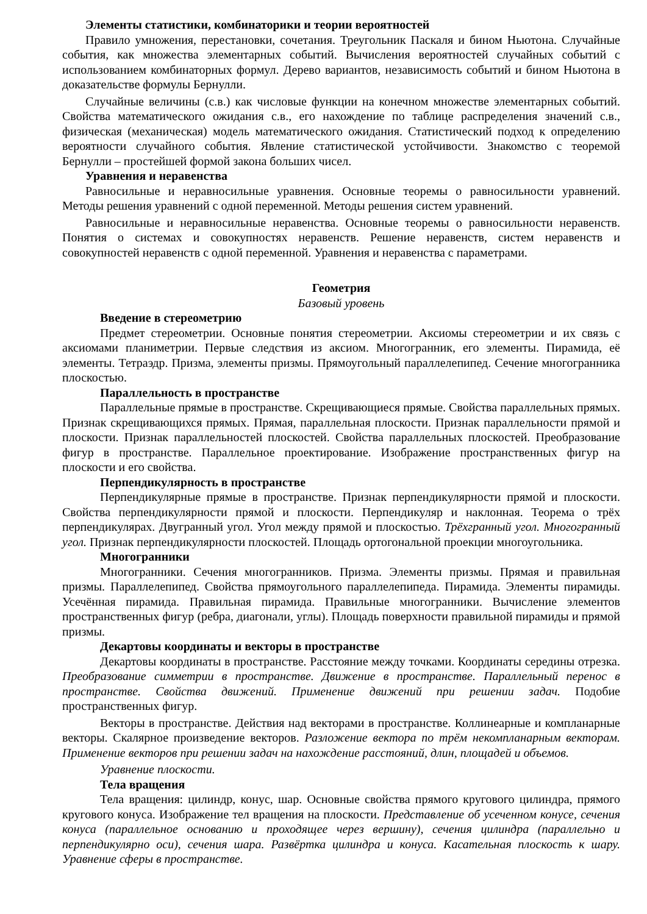Элементы статистики, комбинаторики и теории вероятностей
Правило умножения, перестановки, сочетания. Треугольник Паскаля и бином Ньютона. Случайные события, как множества элементарных событий. Вычисления вероятностей случайных событий с использованием комбинаторных формул. Дерево вариантов, независимость событий и бином Ньютона в доказательстве формулы Бернулли.
Случайные величины (с.в.) как числовые функции на конечном множестве элементарных событий. Свойства математического ожидания с.в., его нахождение по таблице распределения значений с.в., физическая (механическая) модель математического ожидания. Статистический подход к определению вероятности случайного события. Явление статистической устойчивости. Знакомство с теоремой Бернулли – простейшей формой закона больших чисел.
Уравнения и неравенства
Равносильные и неравносильные уравнения. Основные теоремы о равносильности уравнений. Методы решения уравнений с одной переменной. Методы решения систем уравнений.
Равносильные и неравносильные неравенства. Основные теоремы о равносильности неравенств. Понятия о системах и совокупностях неравенств. Решение неравенств, систем неравенств и совокупностей неравенств с одной переменной. Уравнения и неравенства с параметрами.
Геометрия
Базовый уровень
Введение в стереометрию
Предмет стереометрии. Основные понятия стереометрии. Аксиомы стереометрии и их связь с аксиомами планиметрии. Первые следствия из аксиом. Многогранник, его элементы. Пирамида, её элементы. Тетраэдр. Призма, элементы призмы. Прямоугольный параллелепипед. Сечение многогранника плоскостью.
Параллельность в пространстве
Параллельные прямые в пространстве. Скрещивающиеся прямые. Свойства параллельных прямых. Признак скрещивающихся прямых. Прямая, параллельная плоскости. Признак параллельности прямой и плоскости. Признак параллельностей плоскостей. Свойства параллельных плоскостей. Преобразование фигур в пространстве. Параллельное проектирование. Изображение пространственных фигур на плоскости и его свойства.
Перпендикулярность в пространстве
Перпендикулярные прямые в пространстве. Признак перпендикулярности прямой и плоскости. Свойства перпендикулярности прямой и плоскости. Перпендикуляр и наклонная. Теорема о трёх перпендикулярах. Двугранный угол. Угол между прямой и плоскостью. Трёхгранный угол. Многогранный угол. Признак перпендикулярности плоскостей. Площадь ортогональной проекции многоугольника.
Многогранники
Многогранники. Сечения многогранников. Призма. Элементы призмы. Прямая и правильная призмы. Параллелепипед. Свойства прямоугольного параллелепипеда. Пирамида. Элементы пирамиды. Усечённая пирамида. Правильная пирамида. Правильные многогранники. Вычисление элементов пространственных фигур (ребра, диагонали, углы). Площадь поверхности правильной пирамиды и прямой призмы.
Декартовы координаты и векторы в пространстве
Декартовы координаты в пространстве. Расстояние между точками. Координаты середины отрезка. Преобразование симметрии в пространстве. Движение в пространстве. Параллельный перенос в пространстве. Свойства движений. Применение движений при решении задач. Подобие пространственных фигур.
Векторы в пространстве. Действия над векторами в пространстве. Коллинеарные и компланарные векторы. Скалярное произведение векторов. Разложение вектора по трём некомпланарным векторам. Применение векторов при решении задач на нахождение расстояний, длин, площадей и объемов.
Уравнение плоскости.
Тела вращения
Тела вращения: цилиндр, конус, шар. Основные свойства прямого кругового цилиндра, прямого кругового конуса. Изображение тел вращения на плоскости. Представление об усеченном конусе, сечения конуса (параллельное основанию и проходящее через вершину), сечения цилиндра (параллельно и перпендикулярно оси), сечения шара. Развёртка цилиндра и конуса. Касательная плоскость к шару. Уравнение сферы в пространстве.